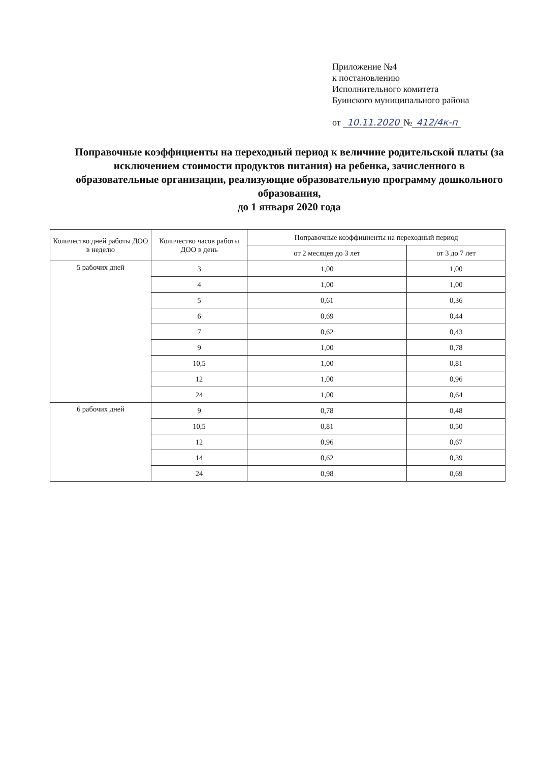Приложение №4
к постановлению
Исполнительного комитета
Буинского муниципального района
от 10.11.2020 № 412/4к-п
Поправочные коэффициенты на переходный период к величине родительской платы (за исключением стоимости продуктов питания) на ребенка, зачисленного в образовательные организации, реализующие образовательную программу дошкольного образования,
до 1 января 2020 года
| Количество дней работы ДОО в неделю | Количество часов работы ДОО в день | Поправочные коэффициенты на переходный период | |
| --- | --- | --- | --- |
| | | от 2 месяцев до 3 лет | от 3 до 7 лет |
| 5 рабочих дней | 3 | 1,00 | 1,00 |
| | 4 | 1,00 | 1,00 |
| | 5 | 0,61 | 0,36 |
| | 6 | 0,69 | 0,44 |
| | 7 | 0,62 | 0,43 |
| | 9 | 1,00 | 0,78 |
| | 10,5 | 1,00 | 0,81 |
| | 12 | 1,00 | 0,96 |
| | 24 | 1,00 | 0,64 |
| 6 рабочих дней | 9 | 0,78 | 0,48 |
| | 10,5 | 0,81 | 0,50 |
| | 12 | 0,96 | 0,67 |
| | 14 | 0,62 | 0,39 |
| | 24 | 0,98 | 0,69 |